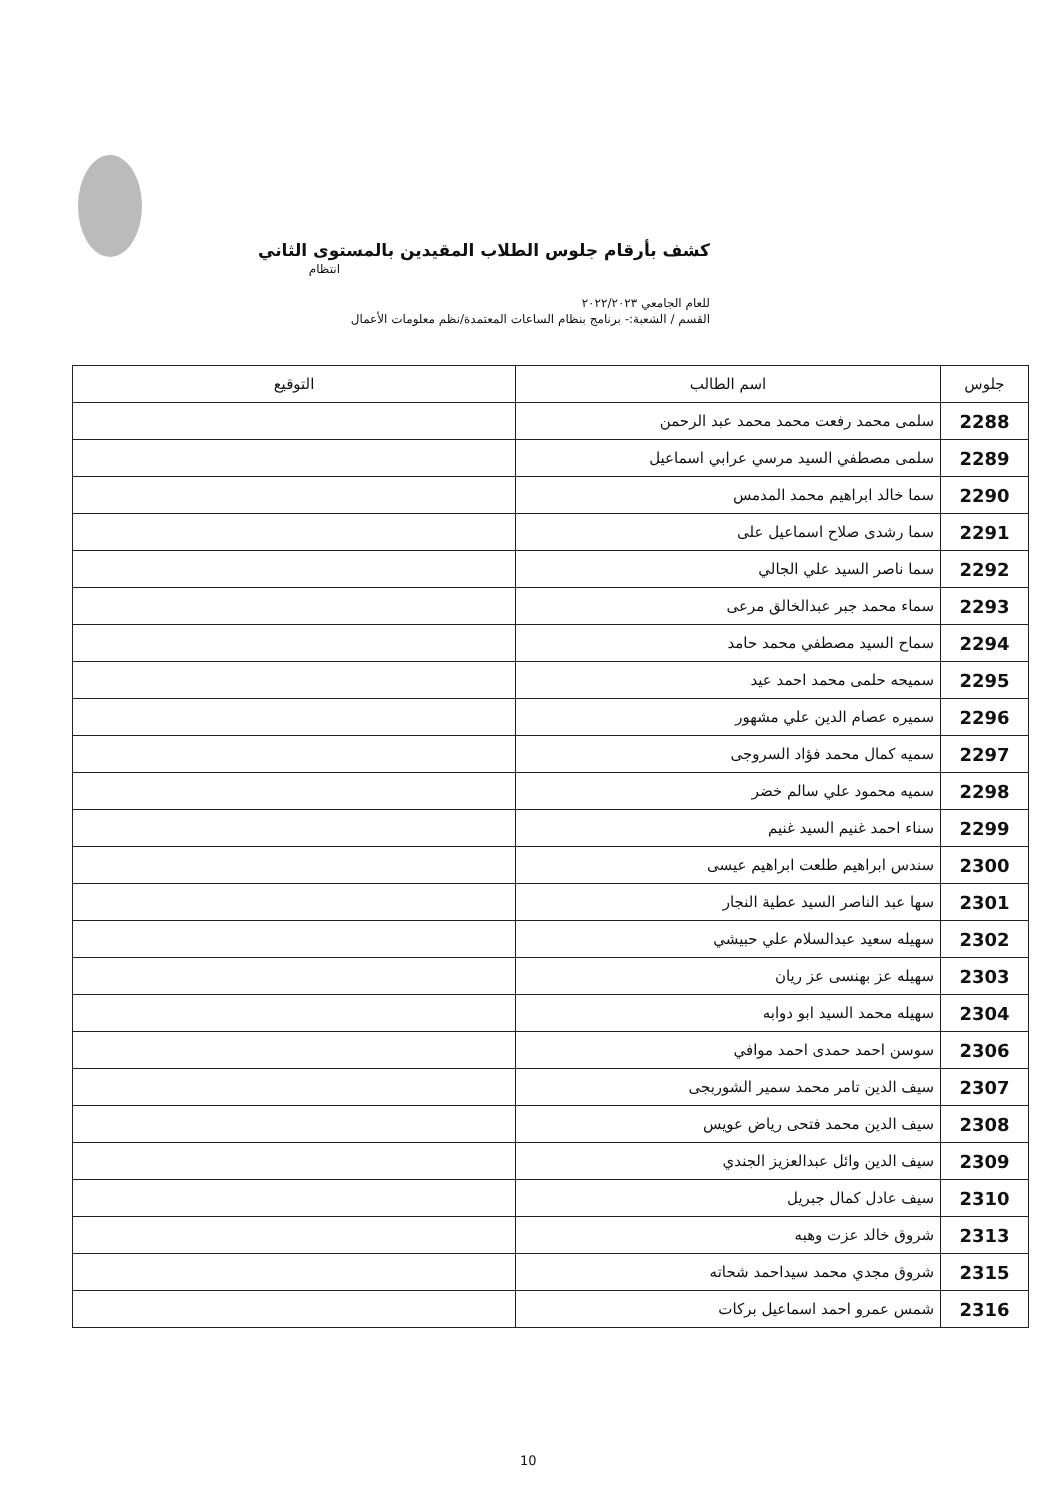كشف بأرقام جلوس الطلاب المقيدين بالمستوى الثاني
انتظام
للعام الجامعي ٢٠٢٢/٢٠٢٣
القسم / الشعبة:- برنامج بنظام الساعات المعتمدة/نظم معلومات الأعمال
| جلوس | اسم الطالب | التوقيع |
| --- | --- | --- |
| 2288 | سلمى محمد رفعت محمد محمد عبد الرحمن | |
| 2289 | سلمى مصطفي السيد مرسي عرابي اسماعيل | |
| 2290 | سما خالد ابراهيم محمد المدمس | |
| 2291 | سما رشدى صلاح اسماعيل على | |
| 2292 | سما ناصر السيد علي الجالي | |
| 2293 | سماء محمد جبر عبدالخالق مرعى | |
| 2294 | سماح السيد مصطفي محمد حامد | |
| 2295 | سميحه حلمى محمد احمد عيد | |
| 2296 | سميره عصام الدين علي مشهور | |
| 2297 | سميه كمال محمد فؤاد السروجى | |
| 2298 | سميه محمود علي سالم خضر | |
| 2299 | سناء احمد غنيم السيد غنيم | |
| 2300 | سندس ابراهيم طلعت ابراهيم عيسى | |
| 2301 | سها عبد الناصر السيد عطية النجار | |
| 2302 | سهيله سعيد عبدالسلام علي حبيشي | |
| 2303 | سهيله عز بهنسى عز ريان | |
| 2304 | سهيله محمد السيد ابو دوابه | |
| 2306 | سوسن احمد حمدى احمد موافي | |
| 2307 | سيف الدين تامر محمد سمير الشوربجى | |
| 2308 | سيف الدين محمد فتحى رياض عويس | |
| 2309 | سيف الدين وائل عبدالعزيز الجندي | |
| 2310 | سيف عادل كمال جبريل | |
| 2313 | شروق خالد عزت وهبه | |
| 2315 | شروق مجدي محمد سيداحمد شحاته | |
| 2316 | شمس عمرو احمد اسماعيل بركات | |
10